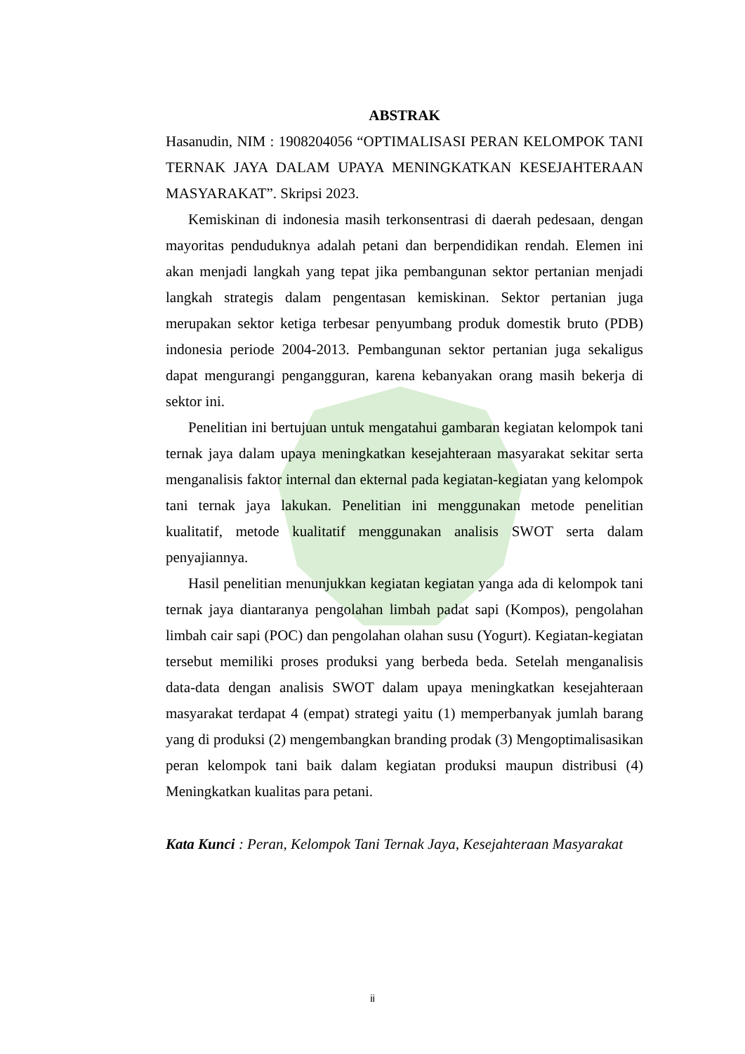ABSTRAK
Hasanudin, NIM : 1908204056 “OPTIMALISASI PERAN KELOMPOK TANI TERNAK JAYA DALAM UPAYA MENINGKATKAN KESEJAHTERAAN MASYARAKAT”. Skripsi 2023.
Kemiskinan di indonesia masih terkonsentrasi di daerah pedesaan, dengan mayoritas penduduknya adalah petani dan berpendidikan rendah. Elemen ini akan menjadi langkah yang tepat jika pembangunan sektor pertanian menjadi langkah strategis dalam pengentasan kemiskinan. Sektor pertanian juga merupakan sektor ketiga terbesar penyumbang produk domestik bruto (PDB) indonesia periode 2004-2013. Pembangunan sektor pertanian juga sekaligus dapat mengurangi pengangguran, karena kebanyakan orang masih bekerja di sektor ini.
Penelitian ini bertujuan untuk mengatahui gambaran kegiatan kelompok tani ternak jaya dalam upaya meningkatkan kesejahteraan masyarakat sekitar serta menganalisis faktor internal dan ekternal pada kegiatan-kegiatan yang kelompok tani ternak jaya lakukan. Penelitian ini menggunakan metode penelitian kualitatif, metode kualitatif menggunakan analisis SWOT serta dalam penyajiannya.
Hasil penelitian menunjukkan kegiatan kegiatan yanga ada di kelompok tani ternak jaya diantaranya pengolahan limbah padat sapi (Kompos), pengolahan limbah cair sapi (POC) dan pengolahan olahan susu (Yogurt). Kegiatan-kegiatan tersebut memiliki proses produksi yang berbeda beda. Setelah menganalisis data-data dengan analisis SWOT dalam upaya meningkatkan kesejahteraan masyarakat terdapat 4 (empat) strategi yaitu (1) memperbanyak jumlah barang yang di produksi (2) mengembangkan branding prodak (3) Mengoptimalisasikan peran kelompok tani baik dalam kegiatan produksi maupun distribusi (4) Meningkatkan kualitas para petani.
Kata Kunci : Peran, Kelompok Tani Ternak Jaya, Kesejahteraan Masyarakat
ii